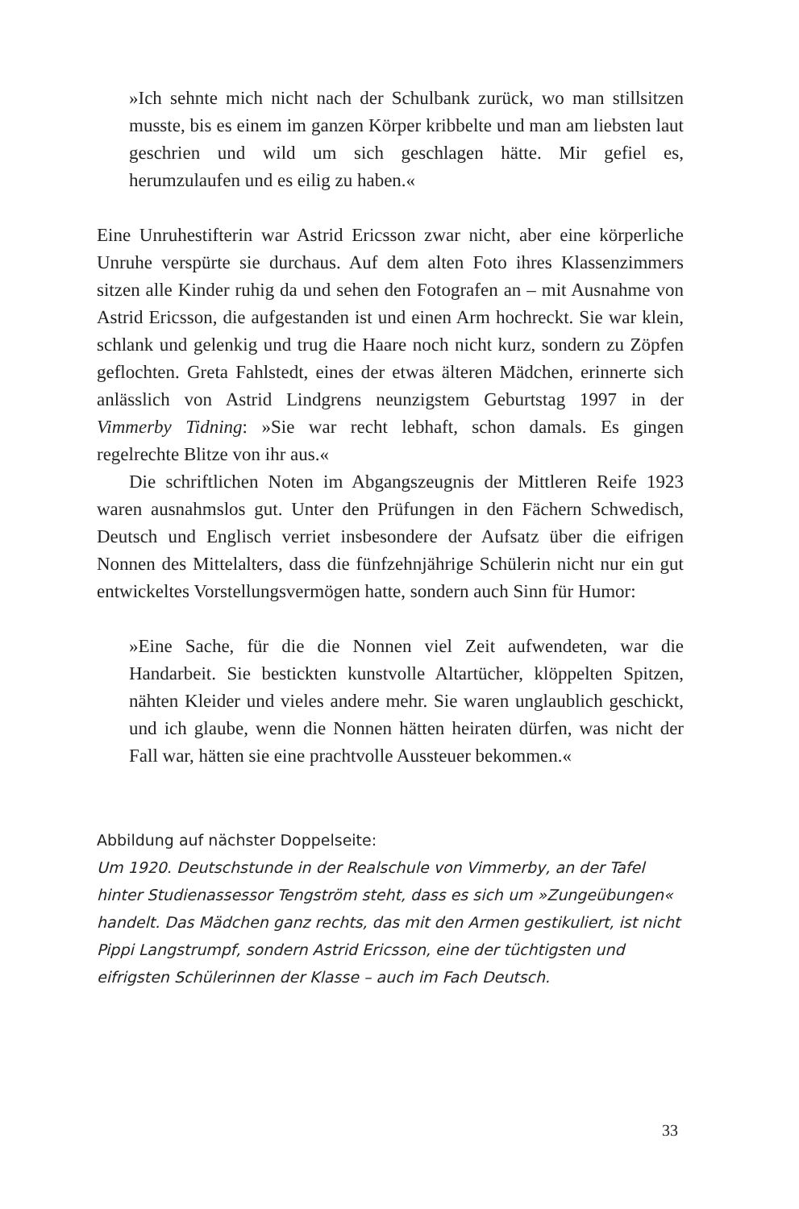»Ich sehnte mich nicht nach der Schulbank zurück, wo man still­sitzen musste, bis es einem im ganzen Körper kribbelte und man am liebsten laut geschrien und wild um sich geschlagen hätte. Mir gefiel es, herumzulaufen und es eilig zu haben.«
Eine Unruhestifterin war Astrid Ericsson zwar nicht, aber eine kör­perliche Unruhe verspürte sie durchaus. Auf dem alten Foto ihres Klassenzimmers sitzen alle Kinder ruhig da und sehen den Fotografen an – mit Ausnahme von Astrid Ericsson, die aufgestanden ist und einen Arm hochreckt. Sie war klein, schlank und gelenkig und trug die Haare noch nicht kurz, sondern zu Zöpfen geflochten. Greta Fahlstedt, eines der etwas älteren Mädchen, erinnerte sich anlässlich von Astrid Lindgrens neunzigstem Geburtstag 1997 in der Vimmerby Tidning: »Sie war recht lebhaft, schon damals. Es gingen regelrechte Blitze von ihr aus.«
Die schriftlichen Noten im Abgangszeugnis der Mittleren Reife 1923 waren ausnahmslos gut. Unter den Prüfungen in den Fächern Schwedisch, Deutsch und Englisch verriet insbesondere der Aufsatz über die eifrigen Nonnen des Mittelalters, dass die fünfzehnjährige Schülerin nicht nur ein gut entwickeltes Vorstellungsvermögen hatte, sondern auch Sinn für Humor:
»Eine Sache, für die die Nonnen viel Zeit aufwendeten, war die Handarbeit. Sie bestickten kunstvolle Altartücher, klöppel­ten Spitzen, nähten Kleider und vieles andere mehr. Sie waren unglaublich geschickt, und ich glaube, wenn die Nonnen hätten heiraten dürfen, was nicht der Fall war, hätten sie eine prachtvolle Aussteuer bekommen.«
Abbildung auf nächster Doppelseite:
Um 1920. Deutschstunde in der Realschule von Vimmerby, an der Tafel hinter Studienassessor Tengström steht, dass es sich um »Zungeübungen« handelt. Das Mädchen ganz rechts, das mit den Armen gestikuliert, ist nicht Pippi Langstrumpf, sondern Astrid Ericsson, eine der tüchtigsten und eifrigsten Schülerinnen der Klasse – auch im Fach Deutsch.
33